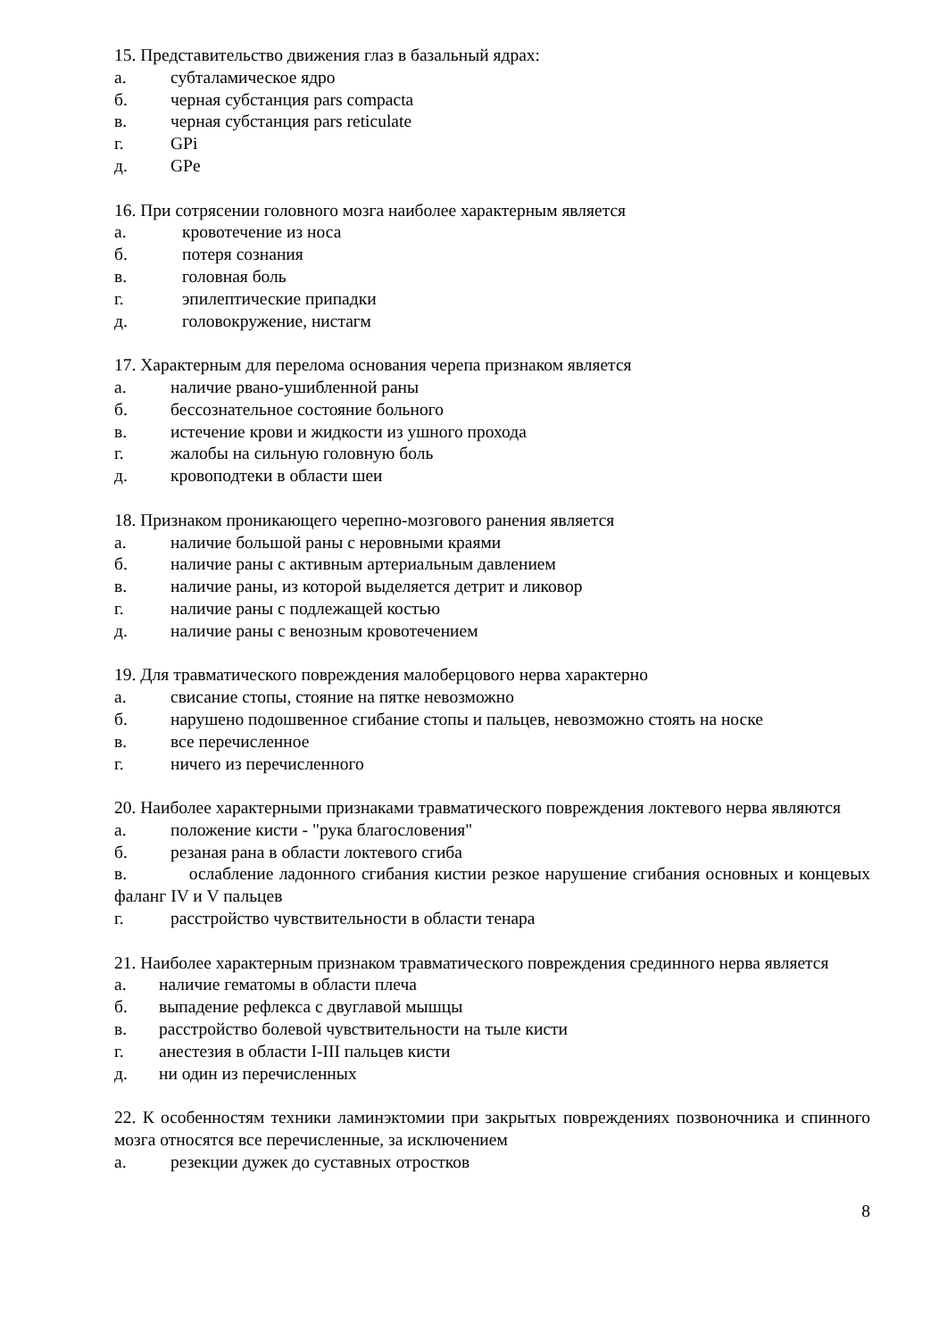15. Представительство движения глаз в базальный ядрах:
а. субталамическое ядро
б. черная субстанция pars compacta
в. черная субстанция pars reticulate
г. GPi
д. GPe
16. При сотрясении головного мозга наиболее характерным является
а. кровотечение из носа
б. потеря сознания
в. головная боль
г. эпилептические припадки
д. головокружение, нистагм
17. Характерным для перелома основания черепа признаком является
а. наличие рвано-ушибленной раны
б. бессознательное состояние больного
в. истечение крови и жидкости из ушного прохода
г. жалобы на сильную головную боль
д. кровоподтеки в области шеи
18. Признаком проникающего черепно-мозгового ранения является
а. наличие большой раны с неровными краями
б. наличие раны с активным артериальным давлением
в. наличие раны, из которой выделяется детрит и ликовор
г. наличие раны с подлежащей костью
д. наличие раны с венозным кровотечением
19. Для травматического повреждения малоберцового нерва характерно
а. свисание стопы, стояние на пятке невозможно
б. нарушено подошвенное сгибание стопы и пальцев, невозможно стоять на носке
в. все перечисленное
г. ничего из перечисленного
20. Наиболее характерными признаками травматического повреждения локтевого нерва являются
а. положение кисти - "рука благословения"
б. резаная рана в области локтевого сгиба
в. ослабление ладонного сгибания кистии резкое нарушение сгибания основных и концевых фаланг IV и V пальцев
г. расстройство чувствительности в области тенара
21. Наиболее характерным признаком травматического повреждения срединного нерва является
а. наличие гематомы в области плеча
б. выпадение рефлекса с двуглавой мышцы
в. расстройство болевой чувствительности на тыле кисти
г. анестезия в области I-III пальцев кисти
д. ни один из перечисленных
22. К особенностям техники ламинэктомии при закрытых повреждениях позвоночника и спинного мозга относятся все перечисленные, за исключением
а. резекции дужек до суставных отростков
8